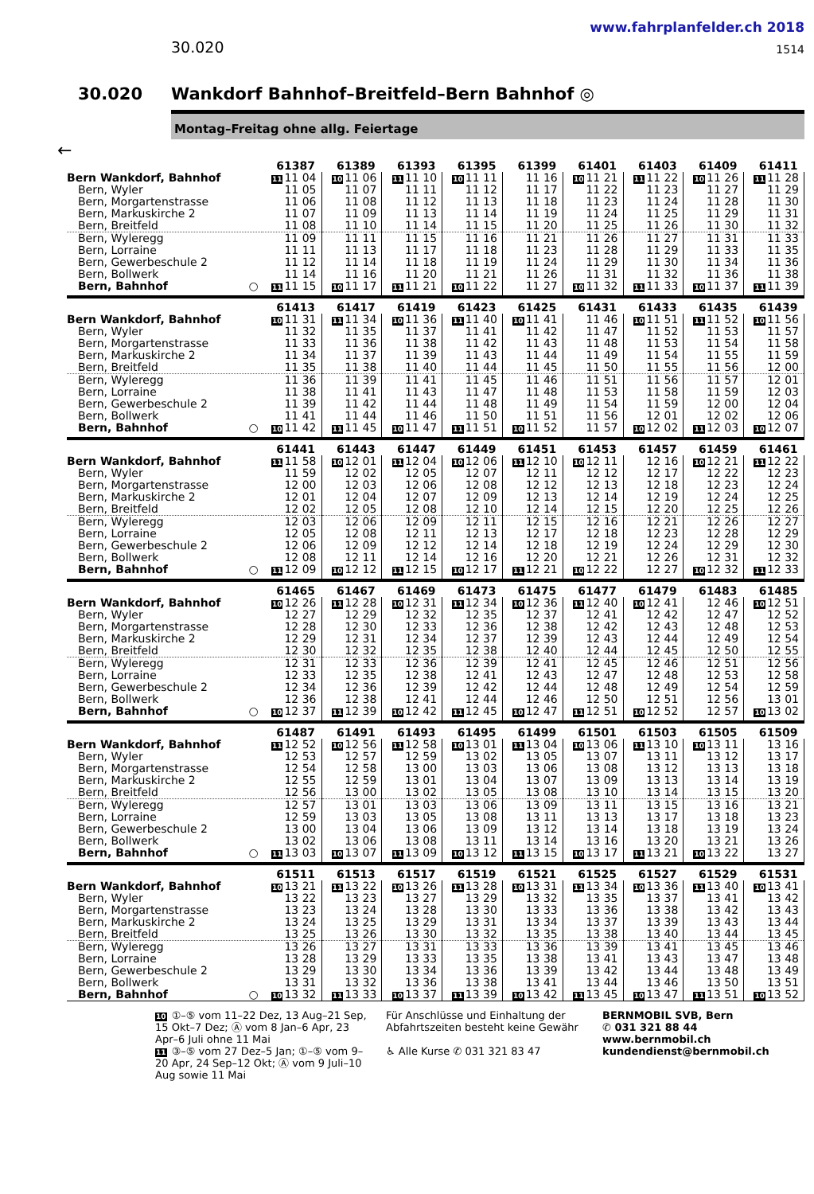www.fahrplanfelder.ch 2018
30.020 1514
30.020 Wankdorf Bahnhof–Breitfeld–Bern Bahnhof ◎
Montag–Freitag ohne allg. Feiertage
←
| | 61387 | 61389 | 61393 | 61395 | 61399 | 61401 | 61403 | 61409 | 61411 |
| Bern Wankdorf, Bahnhof | 11 11 04 | 10 11 06 | 11 11 10 | 10 11 11 | 11 16 | 10 11 21 | 11 11 22 | 10 11 26 | 11 11 28 |
| Bern, Wyler | 11 05 | 11 07 | 11 11 | 11 12 | 11 17 | 11 22 | 11 23 | 11 27 | 11 29 |
| Bern, Morgartenstrasse | 11 06 | 11 08 | 11 12 | 11 13 | 11 18 | 11 23 | 11 24 | 11 28 | 11 30 |
| Bern, Markuskirche 2 | 11 07 | 11 09 | 11 13 | 11 14 | 11 19 | 11 24 | 11 25 | 11 29 | 11 31 |
| Bern, Breitfeld | 11 08 | 11 10 | 11 14 | 11 15 | 11 20 | 11 25 | 11 26 | 11 30 | 11 32 |
| Bern, Wyleregg | 11 09 | 11 11 | 11 15 | 11 16 | 11 21 | 11 26 | 11 27 | 11 31 | 11 33 |
| Bern, Lorraine | 11 11 | 11 13 | 11 17 | 11 18 | 11 23 | 11 28 | 11 29 | 11 33 | 11 35 |
| Bern, Gewerbeschule 2 | 11 12 | 11 14 | 11 18 | 11 19 | 11 24 | 11 29 | 11 30 | 11 34 | 11 36 |
| Bern, Bollwerk | 11 14 | 11 16 | 11 20 | 11 21 | 11 26 | 11 31 | 11 32 | 11 36 | 11 38 |
| Bern, Bahnhof ○ | 11 11 15 | 10 11 17 | 11 11 21 | 10 11 22 | 11 27 | 10 11 32 | 11 11 33 | 10 11 37 | 11 11 39 |
| | 61413 | 61417 | 61419 | 61423 | 61425 | 61431 | 61433 | 61435 | 61439 |
| Bern Wankdorf, Bahnhof | 10 11 31 | 11 11 34 | 10 11 36 | 11 11 40 | 10 11 41 | 11 46 | 10 11 51 | 11 11 52 | 10 11 56 |
| Bern, Wyler | 11 32 | 11 35 | 11 37 | 11 41 | 11 42 | 11 47 | 11 52 | 11 53 | 11 57 |
| Bern, Morgartenstrasse | 11 33 | 11 36 | 11 38 | 11 42 | 11 43 | 11 48 | 11 53 | 11 54 | 11 58 |
| Bern, Markuskirche 2 | 11 34 | 11 37 | 11 39 | 11 43 | 11 44 | 11 49 | 11 54 | 11 55 | 11 59 |
| Bern, Breitfeld | 11 35 | 11 38 | 11 40 | 11 44 | 11 45 | 11 50 | 11 55 | 11 56 | 12 00 |
| Bern, Wyleregg | 11 36 | 11 39 | 11 41 | 11 45 | 11 46 | 11 51 | 11 56 | 11 57 | 12 01 |
| Bern, Lorraine | 11 38 | 11 41 | 11 43 | 11 47 | 11 48 | 11 53 | 11 58 | 11 59 | 12 03 |
| Bern, Gewerbeschule 2 | 11 39 | 11 42 | 11 44 | 11 48 | 11 49 | 11 54 | 11 59 | 12 00 | 12 04 |
| Bern, Bollwerk | 11 41 | 11 44 | 11 46 | 11 50 | 11 51 | 11 56 | 12 01 | 12 02 | 12 06 |
| Bern, Bahnhof ○ | 10 11 42 | 11 11 45 | 10 11 47 | 11 11 51 | 10 11 52 | 11 57 | 10 12 02 | 11 12 03 | 10 12 07 |
| | 61441 | 61443 | 61447 | 61449 | 61451 | 61453 | 61457 | 61459 | 61461 |
| Bern Wankdorf, Bahnhof | 11 11 58 | 10 12 01 | 11 12 04 | 10 12 06 | 11 12 10 | 10 12 11 | 12 16 | 10 12 21 | 11 12 22 |
| Bern, Wyler | 11 59 | 12 02 | 12 05 | 12 07 | 12 11 | 12 12 | 12 17 | 12 22 | 12 23 |
| Bern, Morgartenstrasse | 12 00 | 12 03 | 12 06 | 12 08 | 12 12 | 12 13 | 12 18 | 12 23 | 12 24 |
| Bern, Markuskirche 2 | 12 01 | 12 04 | 12 07 | 12 09 | 12 13 | 12 14 | 12 19 | 12 24 | 12 25 |
| Bern, Breitfeld | 12 02 | 12 05 | 12 08 | 12 10 | 12 14 | 12 15 | 12 20 | 12 25 | 12 26 |
| Bern, Wyleregg | 12 03 | 12 06 | 12 09 | 12 11 | 12 15 | 12 16 | 12 21 | 12 26 | 12 27 |
| Bern, Lorraine | 12 05 | 12 08 | 12 11 | 12 13 | 12 17 | 12 18 | 12 23 | 12 28 | 12 29 |
| Bern, Gewerbeschule 2 | 12 06 | 12 09 | 12 12 | 12 14 | 12 18 | 12 19 | 12 24 | 12 29 | 12 30 |
| Bern, Bollwerk | 12 08 | 12 11 | 12 14 | 12 16 | 12 20 | 12 21 | 12 26 | 12 31 | 12 32 |
| Bern, Bahnhof ○ | 11 12 09 | 10 12 12 | 11 12 15 | 10 12 17 | 11 12 21 | 10 12 22 | 12 27 | 10 12 32 | 11 12 33 |
| | 61465 | 61467 | 61469 | 61473 | 61475 | 61477 | 61479 | 61483 | 61485 |
| Bern Wankdorf, Bahnhof | 10 12 26 | 11 12 28 | 10 12 31 | 11 12 34 | 10 12 36 | 11 12 40 | 10 12 41 | 12 46 | 10 12 51 |
| Bern, Wyler | 12 27 | 12 29 | 12 32 | 12 35 | 12 37 | 12 41 | 12 42 | 12 47 | 12 52 |
| Bern, Morgartenstrasse | 12 28 | 12 30 | 12 33 | 12 36 | 12 38 | 12 42 | 12 43 | 12 48 | 12 53 |
| Bern, Markuskirche 2 | 12 29 | 12 31 | 12 34 | 12 37 | 12 39 | 12 43 | 12 44 | 12 49 | 12 54 |
| Bern, Breitfeld | 12 30 | 12 32 | 12 35 | 12 38 | 12 40 | 12 44 | 12 45 | 12 50 | 12 55 |
| Bern, Wyleregg | 12 31 | 12 33 | 12 36 | 12 39 | 12 41 | 12 45 | 12 46 | 12 51 | 12 56 |
| Bern, Lorraine | 12 33 | 12 35 | 12 38 | 12 41 | 12 43 | 12 47 | 12 48 | 12 53 | 12 58 |
| Bern, Gewerbeschule 2 | 12 34 | 12 36 | 12 39 | 12 42 | 12 44 | 12 48 | 12 49 | 12 54 | 12 59 |
| Bern, Bollwerk | 12 36 | 12 38 | 12 41 | 12 44 | 12 46 | 12 50 | 12 51 | 12 56 | 13 01 |
| Bern, Bahnhof ○ | 10 12 37 | 11 12 39 | 10 12 42 | 11 12 45 | 10 12 47 | 11 12 51 | 10 12 52 | 12 57 | 10 13 02 |
| | 61487 | 61491 | 61493 | 61495 | 61499 | 61501 | 61503 | 61505 | 61509 |
| Bern Wankdorf, Bahnhof | 11 12 52 | 10 12 56 | 11 12 58 | 10 13 01 | 11 13 04 | 10 13 06 | 11 13 10 | 10 13 11 | 13 16 |
| Bern, Wyler | 12 53 | 12 57 | 12 59 | 13 02 | 13 05 | 13 07 | 13 11 | 13 12 | 13 17 |
| Bern, Morgartenstrasse | 12 54 | 12 58 | 13 00 | 13 03 | 13 06 | 13 08 | 13 12 | 13 13 | 13 18 |
| Bern, Markuskirche 2 | 12 55 | 12 59 | 13 01 | 13 04 | 13 07 | 13 09 | 13 13 | 13 14 | 13 19 |
| Bern, Breitfeld | 12 56 | 13 00 | 13 02 | 13 05 | 13 08 | 13 10 | 13 14 | 13 15 | 13 20 |
| Bern, Wyleregg | 12 57 | 13 01 | 13 03 | 13 06 | 13 09 | 13 11 | 13 15 | 13 16 | 13 21 |
| Bern, Lorraine | 12 59 | 13 03 | 13 05 | 13 08 | 13 11 | 13 13 | 13 17 | 13 18 | 13 23 |
| Bern, Gewerbeschule 2 | 13 00 | 13 04 | 13 06 | 13 09 | 13 12 | 13 14 | 13 18 | 13 19 | 13 24 |
| Bern, Bollwerk | 13 02 | 13 06 | 13 08 | 13 11 | 13 14 | 13 16 | 13 20 | 13 21 | 13 26 |
| Bern, Bahnhof ○ | 11 13 03 | 10 13 07 | 11 13 09 | 10 13 12 | 11 13 15 | 10 13 17 | 11 13 21 | 10 13 22 | 13 27 |
| | 61511 | 61513 | 61517 | 61519 | 61521 | 61525 | 61527 | 61529 | 61531 |
| Bern Wankdorf, Bahnhof | 10 13 21 | 11 13 22 | 10 13 26 | 11 13 28 | 10 13 31 | 11 13 34 | 10 13 36 | 11 13 40 | 10 13 41 |
| Bern, Wyler | 13 22 | 13 23 | 13 27 | 13 29 | 13 32 | 13 35 | 13 37 | 13 41 | 13 42 |
| Bern, Morgartenstrasse | 13 23 | 13 24 | 13 28 | 13 30 | 13 33 | 13 36 | 13 38 | 13 42 | 13 43 |
| Bern, Markuskirche 2 | 13 24 | 13 25 | 13 29 | 13 31 | 13 34 | 13 37 | 13 39 | 13 43 | 13 44 |
| Bern, Breitfeld | 13 25 | 13 26 | 13 30 | 13 32 | 13 35 | 13 38 | 13 40 | 13 44 | 13 45 |
| Bern, Wyleregg | 13 26 | 13 27 | 13 31 | 13 33 | 13 36 | 13 39 | 13 41 | 13 45 | 13 46 |
| Bern, Lorraine | 13 28 | 13 29 | 13 33 | 13 35 | 13 38 | 13 41 | 13 43 | 13 47 | 13 48 |
| Bern, Gewerbeschule 2 | 13 29 | 13 30 | 13 34 | 13 36 | 13 39 | 13 42 | 13 44 | 13 48 | 13 49 |
| Bern, Bollwerk | 13 31 | 13 32 | 13 36 | 13 38 | 13 41 | 13 44 | 13 46 | 13 50 | 13 51 |
| Bern, Bahnhof ○ | 10 13 32 | 11 13 33 | 10 13 37 | 11 13 39 | 10 13 42 | 11 13 45 | 10 13 47 | 11 13 51 | 10 13 52 |
10 ①–⑤ vom 11–22 Dez, 13 Aug–21 Sep, 15 Okt–7 Dez; Ⓐ vom 8 Jan–6 Apr, 23 Apr–6 Juli ohne 11 Mai
11 ③–⑤ vom 27 Dez–5 Jan; ①–⑤ vom 9–20 Apr, 24 Sep–12 Okt; Ⓐ vom 9 Juli–10 Aug sowie 11 Mai
Für Anschlüsse und Einhaltung der Abfahrtszeiten besteht keine Gewähr
♿ Alle Kurse ✆ 031 321 83 47
BERNMOBIL SVB, Bern
✆ 031 321 88 44
www.bernmobil.ch
kundendienst@bernmobil.ch